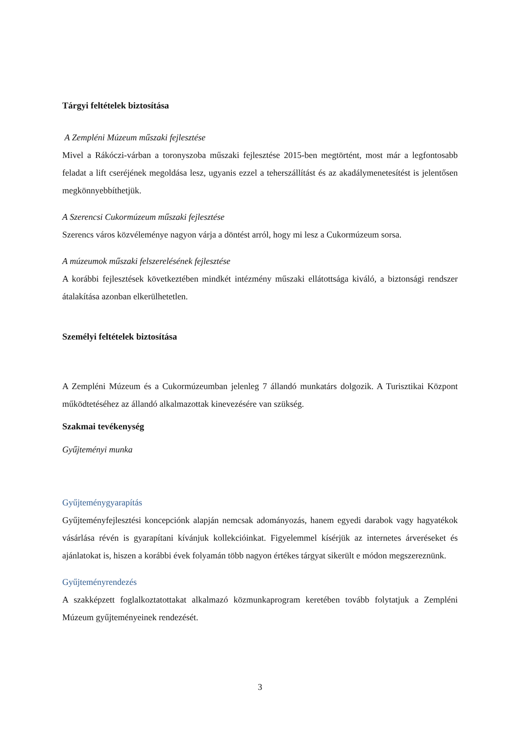Tárgyi feltételek biztosítása
A Zempléni Múzeum műszaki fejlesztése
Mivel a Rákóczi-várban a toronyszoba műszaki fejlesztése 2015-ben megtörtént, most már a legfontosabb feladat a lift cseréjének megoldása lesz, ugyanis ezzel a teherszállítást és az akadálymenetesítést is jelentősen megkönnyebbíthetjük.
A Szerencsi Cukormúzeum műszaki fejlesztése
Szerencs város közvéleménye nagyon várja a döntést arról, hogy mi lesz a Cukormúzeum sorsa.
A múzeumok műszaki felszerelésének fejlesztése
A korábbi fejlesztések következtében mindkét intézmény műszaki ellátottsága kiváló, a biztonsági rendszer átalakítása azonban elkerülhetetlen.
Személyi feltételek biztosítása
A Zempléni Múzeum és a Cukormúzeumban jelenleg 7 állandó munkatárs dolgozik. A Turisztikai Központ működtetéséhez az állandó alkalmazottak kinevezésére van szükség.
Szakmai tevékenység
Gyűjteményi munka
Gyűjteménygyarapítás
Gyűjteményfejlesztési koncepciónk alapján nemcsak adományozás, hanem egyedi darabok vagy hagyatékok vásárlása révén is gyarapítani kívánjuk kollekcióinkat. Figyelemmel kísérjük az internetes árveréseket és ajánlatokat is, hiszen a korábbi évek folyamán több nagyon értékes tárgyat sikerült e módon megszereznünk.
Gyűjteményrendezés
A szakképzett foglalkoztatottakat alkalmazó közmunkaprogram keretében tovább folytatjuk a Zempléni Múzeum gyűjteményeinek rendezését.
3